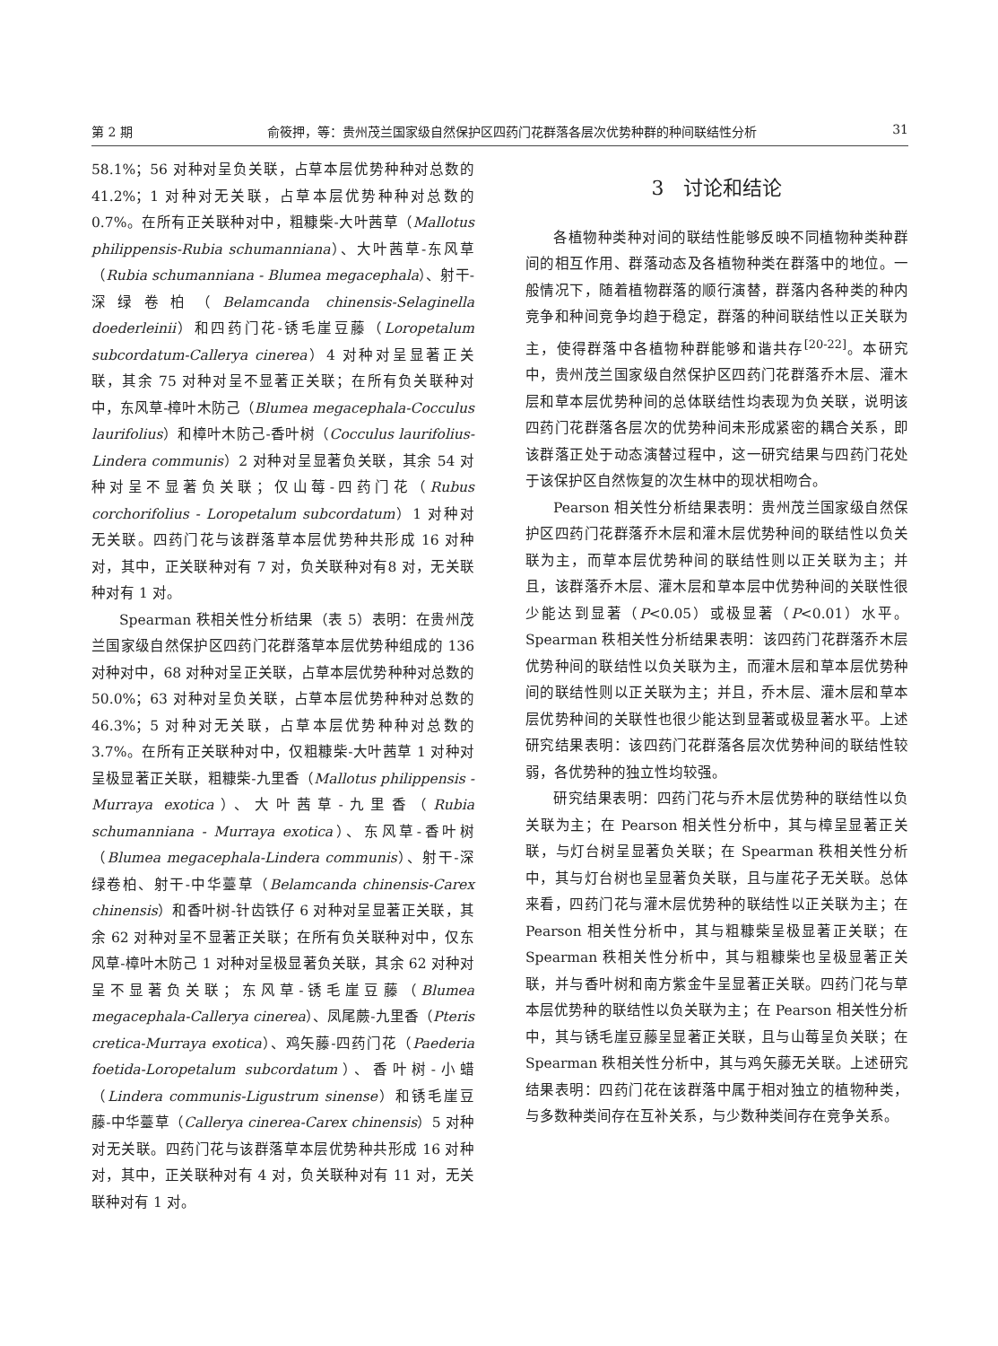第 2 期 俞筱押，等：贵州茂兰国家级自然保护区四药门花群落各层次优势种群的种间联结性分析 31
58.1%；56 对种对呈负关联，占草本层优势种种对总数的 41.2%；1 对种对无关联，占草本层优势种种对总数的 0.7%。在所有正关联种对中，粗糠柴-大叶茜草（Mallotus philippensis-Rubia schumanniana）、大叶茜草-东风草（Rubia schumanniana - Blumea megacephala）、射干-深绿卷柏（Belamcanda chinensis-Selaginella doederleinii）和四药门花-锈毛崖豆藤（Loropetalum subcordatum-Callerya cinerea）4 对种对呈显著正关联，其余 75 对种对呈不显著正关联；在所有负关联种对中，东风草-樟叶木防己（Blumea megacephala-Cocculus laurifolius）和樟叶木防己-香叶树（Cocculus laurifolius-Lindera communis）2 对种对呈显著负关联，其余 54 对种对呈不显著负关联；仅山莓-四药门花（Rubus corchorifolius - Loropetalum subcordatum）1 对种对无关联。四药门花与该群落草本层优势种共形成 16 对种对，其中，正关联种对有 7 对，负关联种对有8 对，无关联种对有 1 对。
Spearman 秩相关性分析结果（表 5）表明：在贵州茂兰国家级自然保护区四药门花群落草本层优势种组成的 136 对种对中，68 对种对呈正关联，占草本层优势种种对总数的 50.0%；63 对种对呈负关联，占草本层优势种种对总数的 46.3%；5 对种对无关联，占草本层优势种种对总数的 3.7%。在所有正关联种对中，仅粗糠柴-大叶茜草 1 对种对呈极显著正关联，粗糠柴-九里香（Mallotus philippensis - Murraya exotica）、大叶茜草-九里香（Rubia schumanniana - Murraya exotica）、东风草-香叶树（Blumea megacephala-Lindera communis）、射干-深绿卷柏、射干-中华薹草（Belamcanda chinensis-Carex chinensis）和香叶树-针齿铁仔 6 对种对呈显著正关联，其余 62 对种对呈不显著正关联；在所有负关联种对中，仅东风草-樟叶木防己 1 对种对呈极显著负关联，其余 62 对种对呈不显著负关联；东风草-锈毛崖豆藤（Blumea megacephala-Callerya cinerea）、凤尾蕨-九里香（Pteris cretica-Murraya exotica）、鸡矢藤-四药门花（Paederia foetida-Loropetalum subcordatum）、香叶树-小蜡（Lindera communis-Ligustrum sinense）和锈毛崖豆藤-中华薹草（Callerya cinerea-Carex chinensis）5 对种对无关联。四药门花与该群落草本层优势种共形成 16 对种对，其中，正关联种对有 4 对，负关联种对有 11 对，无关联种对有 1 对。
3　讨论和结论
各植物种类种对间的联结性能够反映不同植物种类种群间的相互作用、群落动态及各植物种类在群落中的地位。一般情况下，随着植物群落的顺行演替，群落内各种类的种内竞争和种间竞争均趋于稳定，群落的种间联结性以正关联为主，使得群落中各植物种群能够和谐共存<sup>[20-22]</sup>。本研究中，贵州茂兰国家级自然保护区四药门花群落乔木层、灌木层和草本层优势种间的总体联结性均表现为负关联，说明该四药门花群落各层次的优势种间未形成紧密的耦合关系，即该群落正处于动态演替过程中，这一研究结果与四药门花处于该保护区自然恢复的次生林中的现状相吻合。
Pearson 相关性分析结果表明：贵州茂兰国家级自然保护区四药门花群落乔木层和灌木层优势种间的联结性以负关联为主，而草本层优势种间的联结性则以正关联为主；并且，该群落乔木层、灌木层和草本层中优势种间的关联性很少能达到显著（P<0.05）或极显著（P<0.01）水平。Spearman 秩相关性分析结果表明：该四药门花群落乔木层优势种间的联结性以负关联为主，而灌木层和草本层优势种间的联结性则以正关联为主；并且，乔木层、灌木层和草本层优势种间的关联性也很少能达到显著或极显著水平。上述研究结果表明：该四药门花群落各层次优势种间的联结性较弱，各优势种的独立性均较强。
研究结果表明：四药门花与乔木层优势种的联结性以负关联为主；在 Pearson 相关性分析中，其与樟呈显著正关联，与灯台树呈显著负关联；在 Spearman 秩相关性分析中，其与灯台树也呈显著负关联，且与崖花子无关联。总体来看，四药门花与灌木层优势种的联结性以正关联为主；在 Pearson 相关性分析中，其与粗糠柴呈极显著正关联；在 Spearman 秩相关性分析中，其与粗糠柴也呈极显著正关联，并与香叶树和南方紫金牛呈显著正关联。四药门花与草本层优势种的联结性以负关联为主；在 Pearson 相关性分析中，其与锈毛崖豆藤呈显著正关联，且与山莓呈负关联；在 Spearman 秩相关性分析中，其与鸡矢藤无关联。上述研究结果表明：四药门花在该群落中属于相对独立的植物种类，与多数种类间存在互补关系，与少数种类间存在竞争关系。